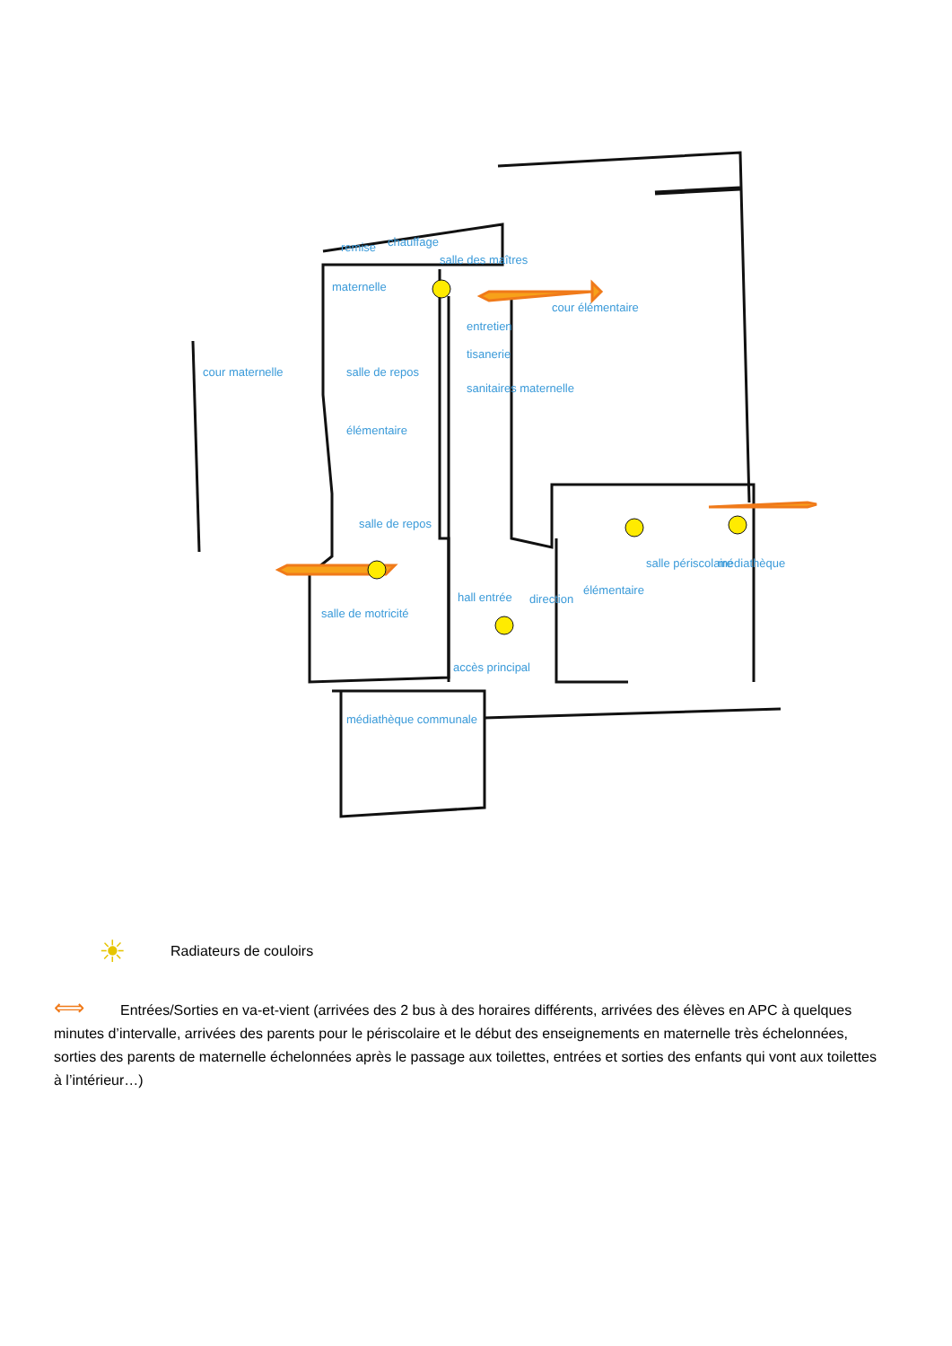remise chauffage
salle des maîtres
maternelle
cour élémentaire
entretien
tisanerie
cour maternelle salle de repos
sanitaires maternelle
élémentaire
salle de repos
hall entrée direction
élémentaire
salle périscolaire médiathèque
salle de motricité
accès principal
médiathèque communale
☀ Radiateurs de couloirs
⟺ Entrées/Sorties en va-et-vient (arrivées des 2 bus à des horaires différents, arrivées des élèves en APC à quelques minutes d’intervalle, arrivées des parents pour le périscolaire et le début des enseignements en maternelle très échelonnées, sorties des parents de maternelle échelonnées après le passage aux toilettes, entrées et sorties des enfants qui vont aux toilettes à l’intérieur…)